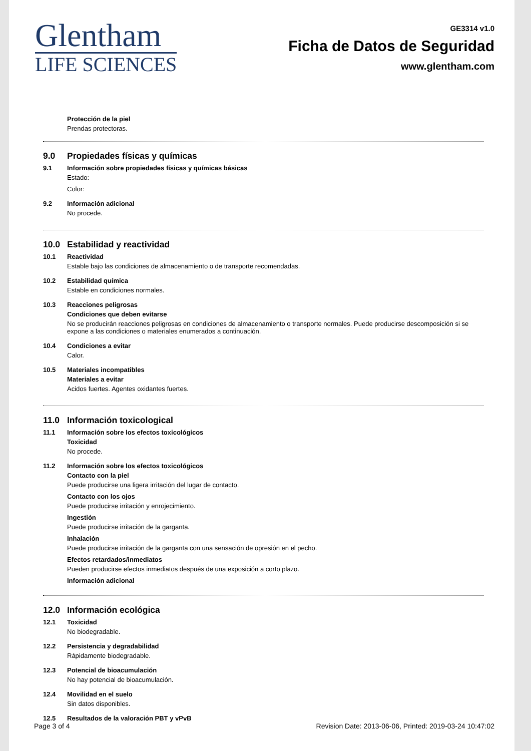Glentham
LIFE SCIENCES
GE3314 v1.0
Ficha de Datos de Seguridad
www.glentham.com
Protección de la piel
Prendas protectoras.
9.0 Propiedades físicas y químicas
9.1 Información sobre propiedades físicas y químicas básicas
Estado:
Color:
9.2 Información adicional
No procede.
10.0 Estabilidad y reactividad
10.1 Reactividad
Estable bajo las condiciones de almacenamiento o de transporte recomendadas.
10.2 Estabilidad química
Estable en condiciones normales.
10.3 Reacciones peligrosas
Condiciones que deben evitarse
No se producirán reacciones peligrosas en condiciones de almacenamiento o transporte normales. Puede producirse descomposición si se expone a las condiciones o materiales enumerados a continuación.
10.4 Condiciones a evitar
Calor.
10.5 Materiales incompatibles
Materiales a evitar
Acidos fuertes. Agentes oxidantes fuertes.
11.0 Información toxicological
11.1 Información sobre los efectos toxicológicos
Toxicidad
No procede.
11.2 Información sobre los efectos toxicológicos
Contacto con la piel
Puede producirse una ligera irritación del lugar de contacto.
Contacto con los ojos
Puede producirse irritación y enrojecimiento.
Ingestión
Puede producirse irritación de la garganta.
Inhalación
Puede producirse irritación de la garganta con una sensación de opresión en el pecho.
Efectos retardados/inmediatos
Pueden producirse efectos inmediatos después de una exposición a corto plazo.
Información adicional
12.0 Información ecológica
12.1 Toxicidad
No biodegradable.
12.2 Persistencia y degradabilidad
Rápidamente biodegradable.
12.3 Potencial de bioacumulación
No hay potencial de bioacumulación.
12.4 Movilidad en el suelo
Sin datos disponibles.
12.5 Resultados de la valoración PBT y vPvB
Page 3 of 4 Revision Date: 2013-06-06, Printed: 2019-03-24 10:47:02